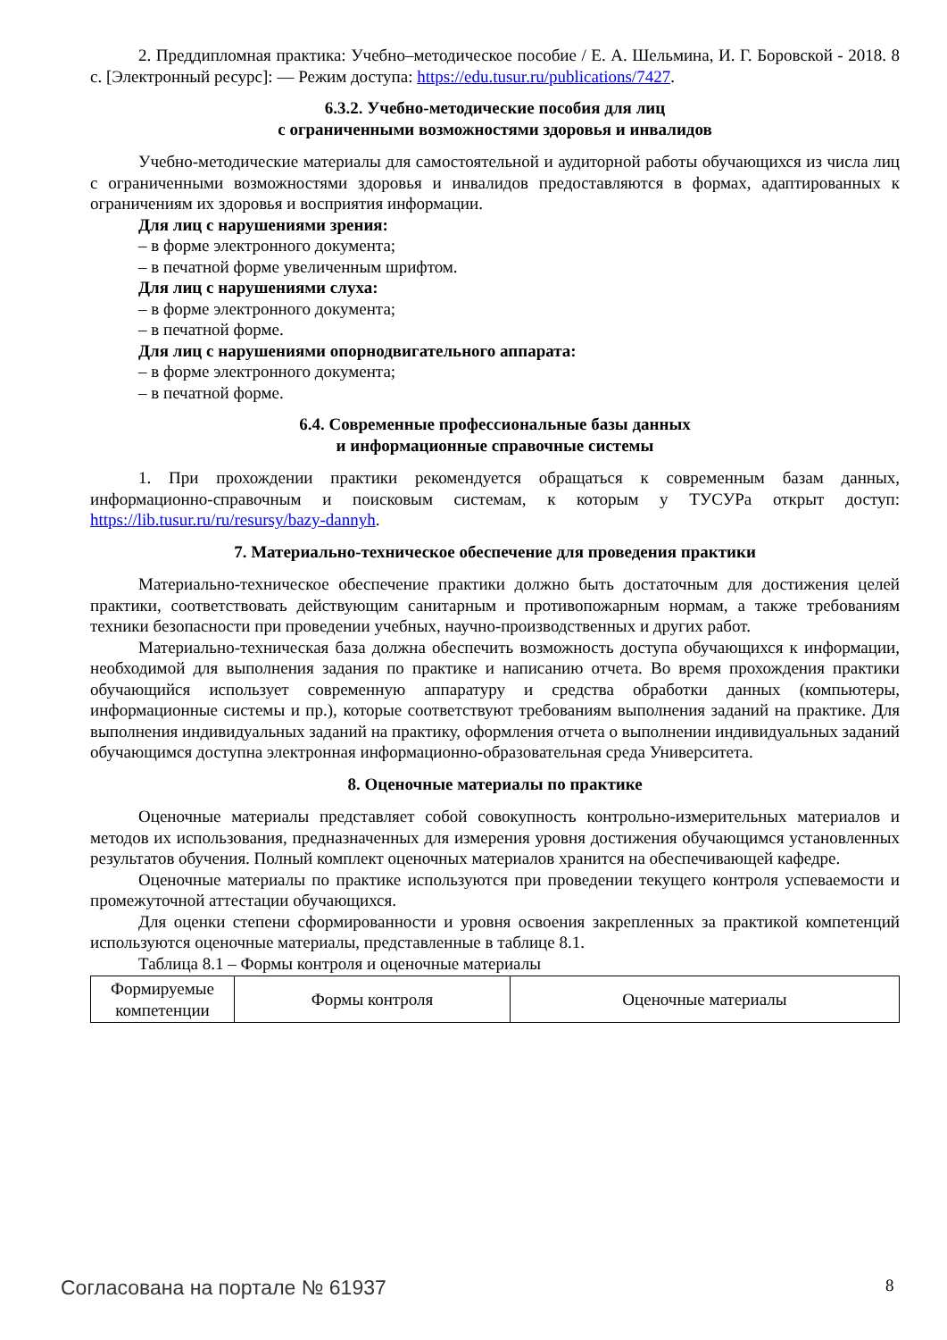2. Преддипломная практика: Учебно–методическое пособие / Е. А. Шельмина, И. Г. Боровской - 2018. 8 с. [Электронный ресурс]: — Режим доступа: https://edu.tusur.ru/publications/7427.
6.3.2. Учебно-методические пособия для лиц
с ограниченными возможностями здоровья и инвалидов
Учебно-методические материалы для самостоятельной и аудиторной работы обучающихся из числа лиц с ограниченными возможностями здоровья и инвалидов предоставляются в формах, адаптированных к ограничениям их здоровья и восприятия информации.
Для лиц с нарушениями зрения:
– в форме электронного документа;
– в печатной форме увеличенным шрифтом.
Для лиц с нарушениями слуха:
– в форме электронного документа;
– в печатной форме.
Для лиц с нарушениями опорнодвигательного аппарата:
– в форме электронного документа;
– в печатной форме.
6.4. Современные профессиональные базы данных
и информационные справочные системы
1. При прохождении практики рекомендуется обращаться к современным базам данных, информационно-справочным и поисковым системам, к которым у ТУСУРа открыт доступ: https://lib.tusur.ru/ru/resursy/bazy-dannyh.
7. Материально-техническое обеспечение для проведения практики
Материально-техническое обеспечение практики должно быть достаточным для достижения целей практики, соответствовать действующим санитарным и противопожарным нормам, а также требованиям техники безопасности при проведении учебных, научно-производственных и других работ.
Материально-техническая база должна обеспечить возможность доступа обучающихся к информации, необходимой для выполнения задания по практике и написанию отчета. Во время прохождения практики обучающийся использует современную аппаратуру и средства обработки данных (компьютеры, информационные системы и пр.), которые соответствуют требованиям выполнения заданий на практике. Для выполнения индивидуальных заданий на практику, оформления отчета о выполнении индивидуальных заданий обучающимся доступна электронная информационно-образовательная среда Университета.
8. Оценочные материалы по практике
Оценочные материалы представляет собой совокупность контрольно-измерительных материалов и методов их использования, предназначенных для измерения уровня достижения обучающимся установленных результатов обучения. Полный комплект оценочных материалов хранится на обеспечивающей кафедре.
Оценочные материалы по практике используются при проведении текущего контроля успеваемости и промежуточной аттестации обучающихся.
Для оценки степени сформированности и уровня освоения закрепленных за практикой компетенций используются оценочные материалы, представленные в таблице 8.1.
Таблица 8.1 – Формы контроля и оценочные материалы
| Формируемые компетенции | Формы контроля | Оценочные материалы |
Согласована на портале № 61937 8